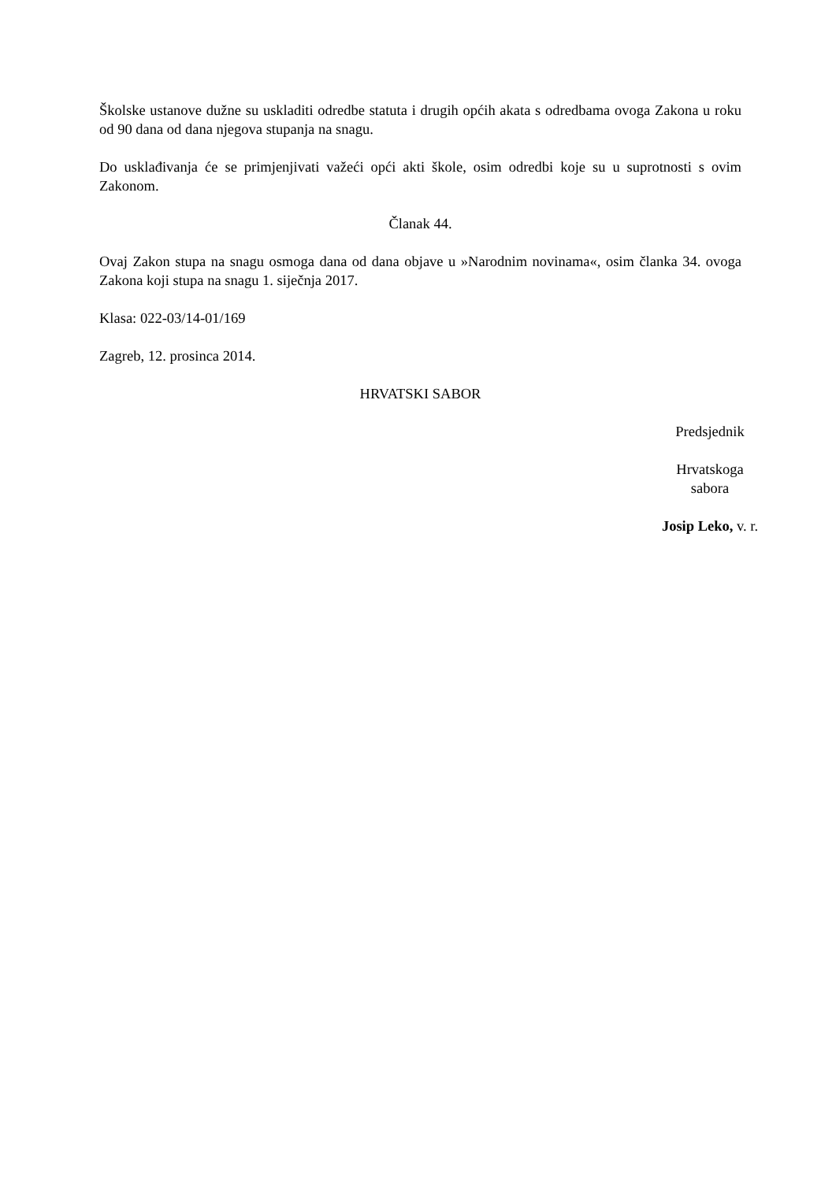Školske ustanove dužne su uskladiti odredbe statuta i drugih općih akata s odredbama ovoga Zakona u roku od 90 dana od dana njegova stupanja na snagu.
Do usklađivanja će se primjenjivati važeći opći akti škole, osim odredbi koje su u suprotnosti s ovim Zakonom.
Članak 44.
Ovaj Zakon stupa na snagu osmoga dana od dana objave u »Narodnim novinama«, osim članka 34. ovoga Zakona koji stupa na snagu 1. siječnja 2017.
Klasa: 022-03/14-01/169
Zagreb, 12. prosinca 2014.
HRVATSKI SABOR
Predsjednik
Hrvatskoga
sabora
Josip Leko, v. r.